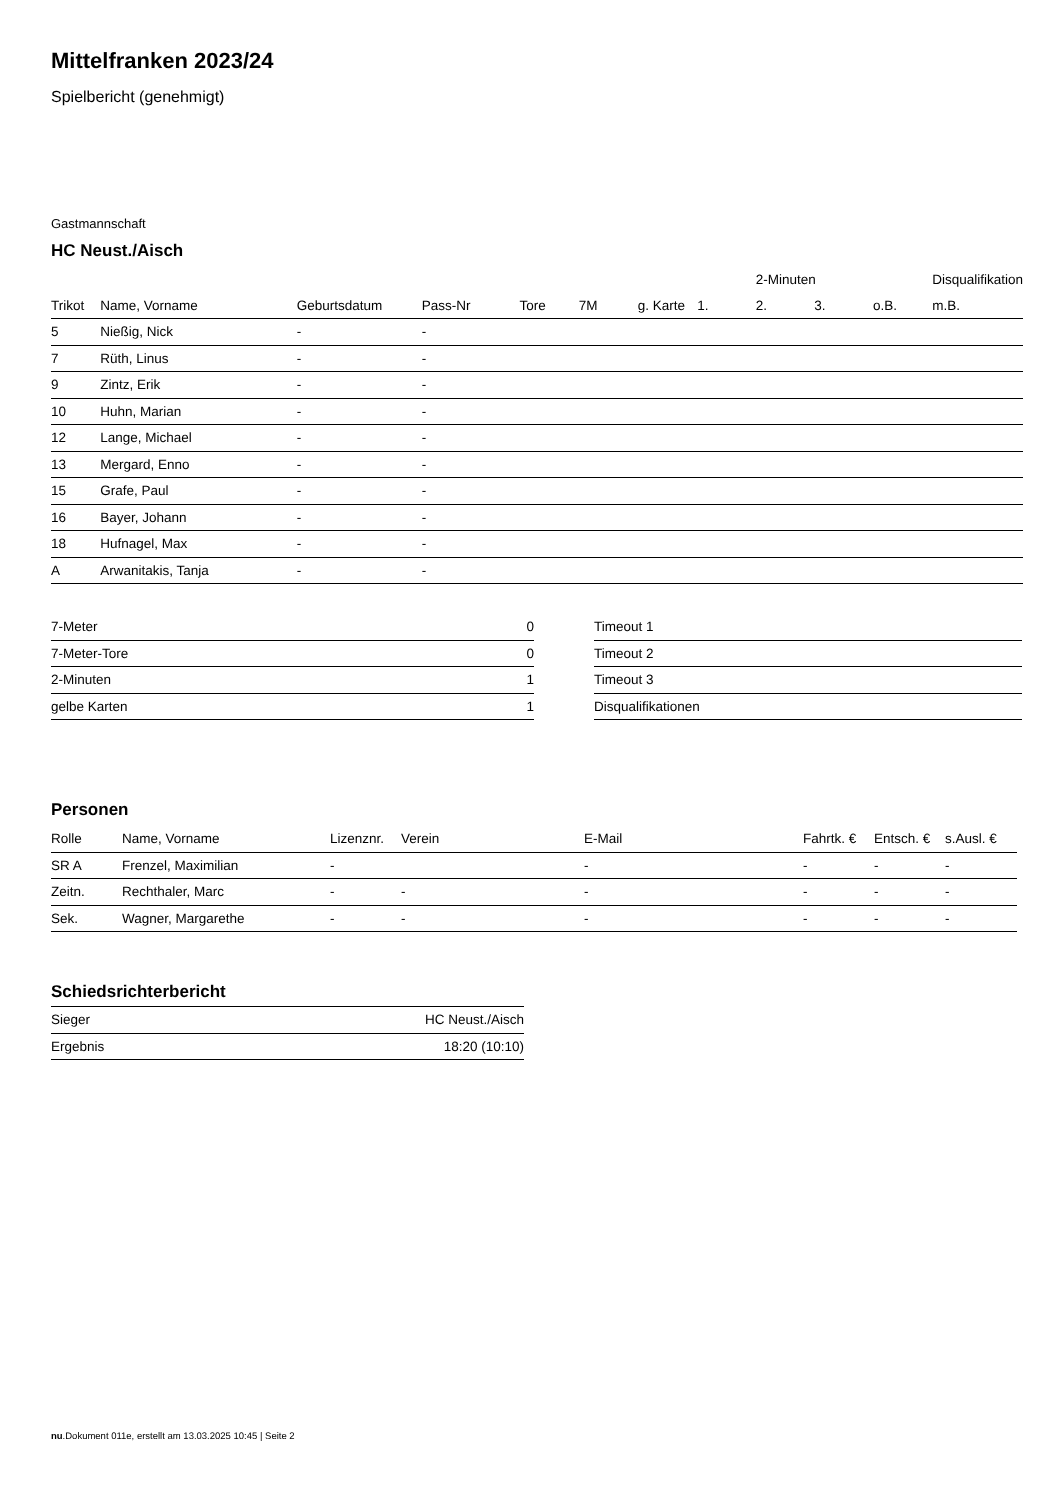Mittelfranken 2023/24
Spielbericht (genehmigt)
Gastmannschaft
HC Neust./Aisch
| | | | | | | | | 2-Minuten | | | Disqualifikation |
| Trikot | Name, Vorname | Geburtsdatum | Pass-Nr | Tore | 7M | g. Karte | 1. | 2. | 3. | o.B. | m.B. |
| 5 | Nießig, Nick | - | - | | | | | | | | |
| 7 | Rüth, Linus | - | - | | | | | | | | |
| 9 | Zintz, Erik | - | - | | | | | | | | |
| 10 | Huhn, Marian | - | - | | | | | | | | |
| 12 | Lange, Michael | - | - | | | | | | | | |
| 13 | Mergard, Enno | - | - | | | | | | | | |
| 15 | Grafe, Paul | - | - | | | | | | | | |
| 16 | Bayer, Johann | - | - | | | | | | | | |
| 18 | Hufnagel, Max | - | - | | | | | | | | |
| A | Arwanitakis, Tanja | - | - | | | | | | | | |
| 7-Meter | 0 |
| 7-Meter-Tore | 0 |
| 2-Minuten | 1 |
| gelbe Karten | 1 |
| Timeout 1 |
| Timeout 2 |
| Timeout 3 |
| Disqualifikationen |
Personen
| Rolle | Name, Vorname | Lizenznr. | Verein | E-Mail | Fahrtk. € | Entsch. € | s.Ausl. € |
| --- | --- | --- | --- | --- | --- | --- | --- |
| SR A | Frenzel, Maximilian | - | | - | - | - | - |
| Zeitn. | Rechthaler, Marc | - | - | - | - | - | - |
| Sek. | Wagner, Margarethe | - | - | - | - | - | - |
Schiedsrichterbericht
| Sieger | HC Neust./Aisch |
| Ergebnis | 18:20 (10:10) |
nu.Dokument 011e, erstellt am 13.03.2025 10:45 | Seite 2